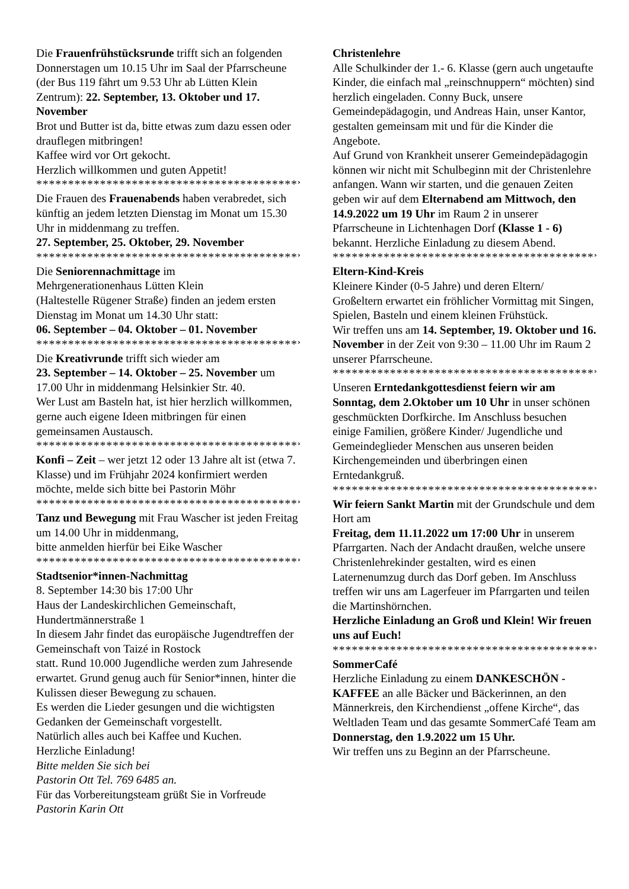Die Frauenfrühstücksrunde trifft sich an folgenden Donnerstagen um 10.15 Uhr im Saal der Pfarrscheune (der Bus 119 fährt um 9.53 Uhr ab Lütten Klein Zentrum): 22. September, 13. Oktober und 17. November
Brot und Butter ist da, bitte etwas zum dazu essen oder drauflegen mitbringen!
Kaffee wird vor Ort gekocht.
Herzlich willkommen und guten Appetit!
******************************************
Die Frauen des Frauenabends haben verabredet, sich künftig an jedem letzten Dienstag im Monat um 15.30 Uhr in middenmang zu treffen.
27. September, 25. Oktober, 29. November
******************************************
Die Seniorennachmittage im
Mehrgenerationenhaus Lütten Klein
(Haltestelle Rügener Straße) finden an jedem ersten Dienstag im Monat um 14.30 Uhr statt:
06. September – 04. Oktober – 01. November
******************************************
Die Kreativrunde trifft sich wieder am
23. September – 14. Oktober – 25. November um 17.00 Uhr in middenmang Helsinkier Str. 40.
Wer Lust am Basteln hat, ist hier herzlich willkommen, gerne auch eigene Ideen mitbringen für einen gemeinsamen Austausch.
******************************************
Konfi – Zeit – wer jetzt 12 oder 13 Jahre alt ist (etwa 7. Klasse) und im Frühjahr 2024 konfirmiert werden möchte, melde sich bitte bei Pastorin Möhr
******************************************
Tanz und Bewegung mit Frau Wascher ist jeden Freitag um 14.00 Uhr in middenmang,
bitte anmelden hierfür bei Eike Wascher
******************************************
Stadtsenior*innen-Nachmittag
8. September 14:30 bis 17:00 Uhr
Haus der Landeskirchlichen Gemeinschaft, Hundertmännerstraße 1
In diesem Jahr findet das europäische Jugendtreffen der Gemeinschaft von Taizé in Rostock
statt. Rund 10.000 Jugendliche werden zum Jahresende erwartet. Grund genug auch für Senior*innen, hinter die Kulissen dieser Bewegung zu schauen.
Es werden die Lieder gesungen und die wichtigsten Gedanken der Gemeinschaft vorgestellt.
Natürlich alles auch bei Kaffee und Kuchen.
Herzliche Einladung!
Bitte melden Sie sich bei
Pastorin Ott Tel. 769 6485 an.
Für das Vorbereitungsteam grüßt Sie in Vorfreude
Pastorin Karin Ott
Christenlehre
Alle Schulkinder der 1.- 6. Klasse (gern auch ungetaufte Kinder, die einfach mal „reinschnuppern“ möchten) sind herzlich eingeladen. Conny Buck, unsere Gemeindepädagogin, und Andreas Hain, unser Kantor, gestalten gemeinsam mit und für die Kinder die Angebote.
Auf Grund von Krankheit unserer Gemeindepädagogin können wir nicht mit Schulbeginn mit der Christenlehre anfangen. Wann wir starten, und die genauen Zeiten geben wir auf dem Elternabend am Mittwoch, den 14.9.2022 um 19 Uhr im Raum 2 in unserer Pfarrscheune in Lichtenhagen Dorf (Klasse 1 - 6) bekannt. Herzliche Einladung zu diesem Abend.
******************************************
Eltern-Kind-Kreis
Kleinere Kinder (0-5 Jahre) und deren Eltern/ Großeltern erwartet ein fröhlicher Vormittag mit Singen, Spielen, Basteln und einem kleinen Frühstück.
Wir treffen uns am 14. September, 19. Oktober und 16. November in der Zeit von 9:30 – 11.00 Uhr im Raum 2 unserer Pfarrscheune.
******************************************
Unseren Erntedankgottesdienst feiern wir am Sonntag, dem 2.Oktober um 10 Uhr in unser schönen geschmückten Dorfkirche. Im Anschluss besuchen einige Familien, größere Kinder/ Jugendliche und Gemeindeglieder Menschen aus unseren beiden Kirchengemeinden und überbringen einen Erntedankgruß.
******************************************
Wir feiern Sankt Martin mit der Grundschule und dem Hort am
Freitag, dem 11.11.2022 um 17:00 Uhr in unserem Pfarrgarten. Nach der Andacht draußen, welche unsere Christenlehrekinder gestalten, wird es einen Laternenumzug durch das Dorf geben. Im Anschluss treffen wir uns am Lagerfeuer im Pfarrgarten und teilen die Martinshörnchen.
Herzliche Einladung an Groß und Klein! Wir freuen uns auf Euch!
******************************************
SommerCafé
Herzliche Einladung zu einem DANKESCHÖN - KAFFEE an alle Bäcker und Bäckerinnen, an den Männerkreis, den Kirchendienst „offene Kirche“, das Weltladen Team und das gesamte SommerCafé Team am Donnerstag, den 1.9.2022 um 15 Uhr.
Wir treffen uns zu Beginn an der Pfarrscheune.